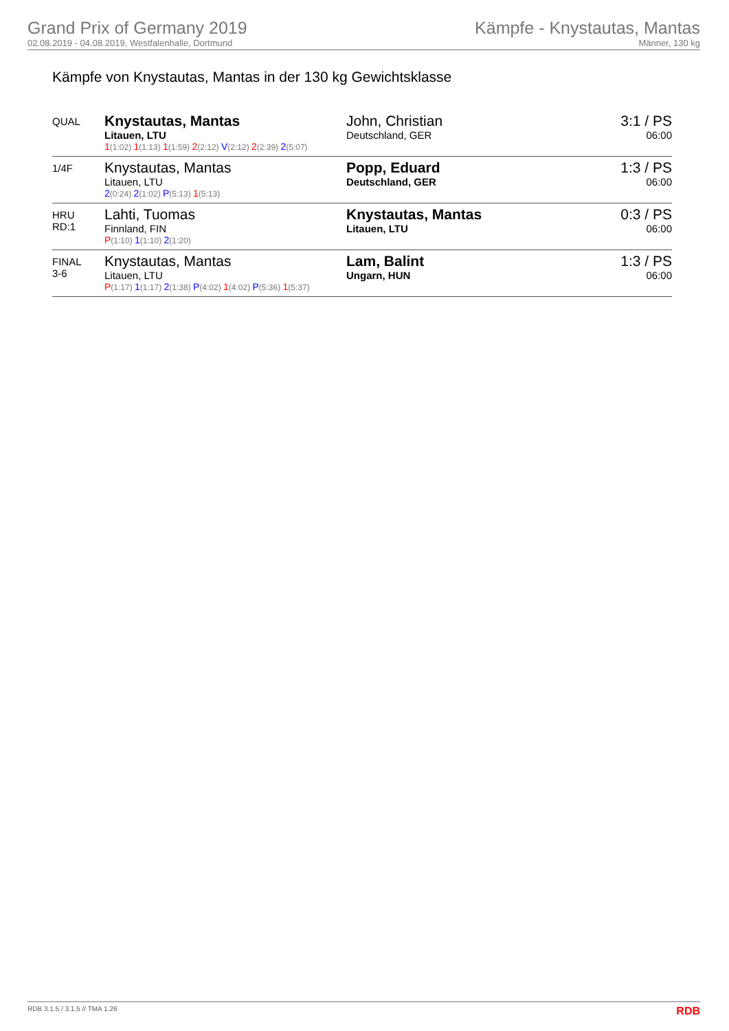Grand Prix of Germany 2019
02.08.2019 - 04.08.2019, Westfalenhalle, Dortmund
Kämpfe - Knystautas, Mantas
Männer, 130 kg
Kämpfe von Knystautas, Mantas in der 130 kg Gewichtsklasse
| QUAL | Knystautas, Mantas Litauen, LTU 1 (1:02) 1 (1:13) 1 (1:59) 2 (2:12) V (2:12) 2 (2:39) 2 (5:07) | John, Christian Deutschland, GER | 3:1 / PS 06:00 |
| 1/4F | Knystautas, Mantas Litauen, LTU 2 (0:24) 2 (1:02) P (5:13) 1 (5:13) | Popp, Eduard Deutschland, GER | 1:3 / PS 06:00 |
| HRU RD:1 | Lahti, Tuomas Finnland, FIN P (1:10) 1 (1:10) 2 (1:20) | Knystautas, Mantas Litauen, LTU | 0:3 / PS 06:00 |
| FINAL 3-6 | Knystautas, Mantas Litauen, LTU P (1:17) 1 (1:17) 2 (1:38) P (4:02) 1 (4:02) P (5:36) 1 (5:37) | Lam, Balint Ungarn, HUN | 1:3 / PS 06:00 |
RDB 3.1.5 / 3.1.5 // TMA 1.26 RDB